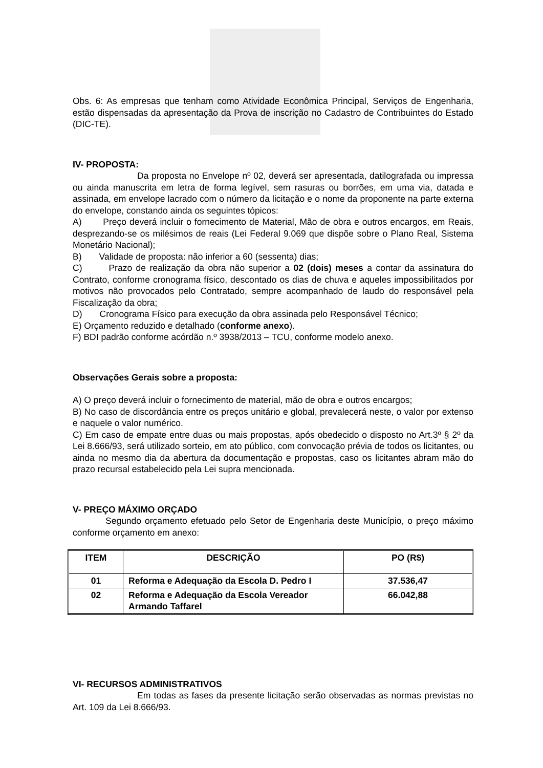Obs. 6: As empresas que tenham como Atividade Econômica Principal, Serviços de Engenharia, estão dispensadas da apresentação da Prova de inscrição no Cadastro de Contribuintes do Estado (DIC-TE).
IV- PROPOSTA:
Da proposta no Envelope nº 02, deverá ser apresentada, datilografada ou impressa ou ainda manuscrita em letra de forma legível, sem rasuras ou borrões, em uma via, datada e assinada, em envelope lacrado com o número da licitação e o nome da proponente na parte externa do envelope, constando ainda os seguintes tópicos:
A) Preço deverá incluir o fornecimento de Material, Mão de obra e outros encargos, em Reais, desprezando-se os milésimos de reais (Lei Federal 9.069 que dispõe sobre o Plano Real, Sistema Monetário Nacional);
B) Validade de proposta: não inferior a 60 (sessenta) dias;
C) Prazo de realização da obra não superior a 02 (dois) meses a contar da assinatura do Contrato, conforme cronograma físico, descontado os dias de chuva e aqueles impossibilitados por motivos não provocados pelo Contratado, sempre acompanhado de laudo do responsável pela Fiscalização da obra;
D) Cronograma Físico para execução da obra assinada pelo Responsável Técnico;
E) Orçamento reduzido e detalhado (conforme anexo).
F) BDI padrão conforme acórdão n.º 3938/2013 – TCU, conforme modelo anexo.
Observações Gerais sobre a proposta:
A) O preço deverá incluir o fornecimento de material, mão de obra e outros encargos;
B) No caso de discordância entre os preços unitário e global, prevalecerá neste, o valor por extenso e naquele o valor numérico.
C) Em caso de empate entre duas ou mais propostas, após obedecido o disposto no Art.3º § 2º da Lei 8.666/93, será utilizado sorteio, em ato público, com convocação prévia de todos os licitantes, ou ainda no mesmo dia da abertura da documentação e propostas, caso os licitantes abram mão do prazo recursal estabelecido pela Lei supra mencionada.
V- PREÇO MÁXIMO ORÇADO
Segundo orçamento efetuado pelo Setor de Engenharia deste Município, o preço máximo conforme orçamento em anexo:
| ITEM | DESCRIÇÃO | PO (R$) |
| --- | --- | --- |
| 01 | Reforma e Adequação da Escola D. Pedro I | 37.536,47 |
| 02 | Reforma e Adequação da Escola Vereador Armando Taffarel | 66.042,88 |
VI- RECURSOS ADMINISTRATIVOS
Em todas as fases da presente licitação serão observadas as normas previstas no Art. 109 da Lei 8.666/93.